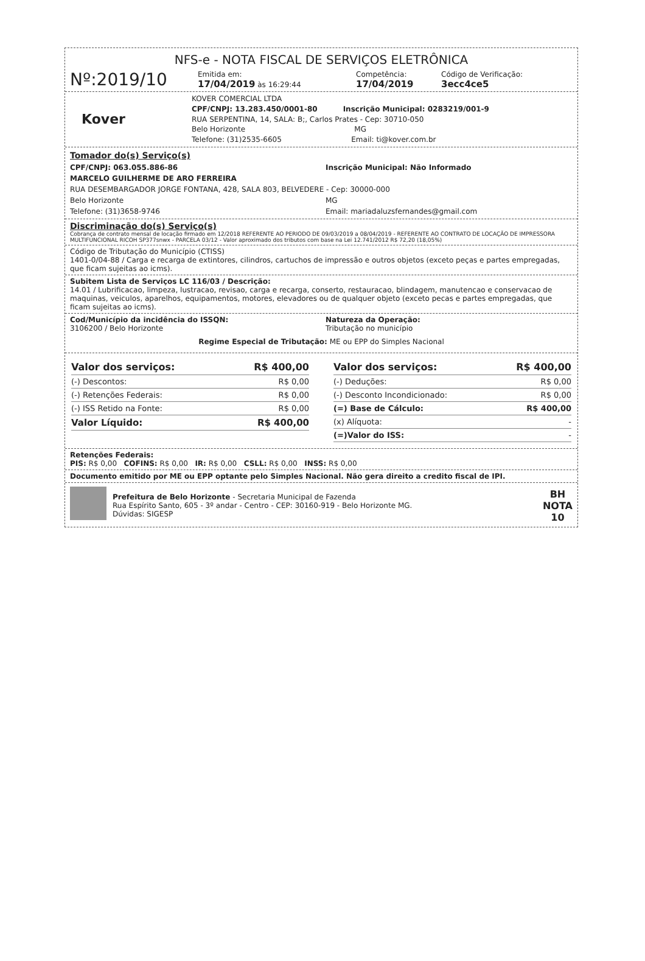NFS-e - NOTA FISCAL DE SERVIÇOS ELETRÔNICA
Nº:2019/10
Emitida em:
17/04/2019 às 16:29:44
Competência:
17/04/2019
Código de Verificação:
3ecc4ce5
Kover
KOVER COMERCIAL LTDA
CPF/CNPJ: 13.283.450/0001-80 Inscrição Municipal: 0283219/001-9
RUA SERPENTINA, 14, SALA: B;, Carlos Prates - Cep: 30710-050
Belo Horizonte MG
Telefone: (31)2535-6605 Email: ti@kover.com.br
Tomador do(s) Serviço(s)
CPF/CNPJ: 063.055.886-86 Inscrição Municipal: Não Informado
MARCELO GUILHERME DE ARO FERREIRA
RUA DESEMBARGADOR JORGE FONTANA, 428, SALA 803, BELVEDERE - Cep: 30000-000
Belo Horizonte MG
Telefone: (31)3658-9746 Email: mariadaluzsfernandes@gmail.com
Discriminação do(s) Serviço(s)
Cobrança de contrato mensal de locação firmado em 12/2018 REFERENTE AO PERIODO DE 09/03/2019 a 08/04/2019 - REFERENTE AO CONTRATO DE LOCAÇÃO DE IMPRESSORA MULTIFUNCIONAL RICOH SP377snwx - PARCELA 03/12 - Valor aproximado dos tributos com base na Lei 12.741/2012 R$ 72,20 (18,05%)
Código de Tributação do Município (CTISS)
1401-0/04-88 / Carga e recarga de extintores, cilindros, cartuchos de impressão e outros objetos (exceto peças e partes empregadas, que ficam sujeitas ao icms).
Subitem Lista de Serviços LC 116/03 / Descrição:
14.01 / Lubrificacao, limpeza, lustracao, revisao, carga e recarga, conserto, restauracao, blindagem, manutencao e conservacao de maquinas, veiculos, aparelhos, equipamentos, motores, elevadores ou de qualquer objeto (exceto pecas e partes empregadas, que ficam sujeitas ao icms).
Cod/Município da incidência do ISSQN:
3106200 / Belo Horizonte
Natureza da Operação:
Tributação no município
Regime Especial de Tributação: ME ou EPP do Simples Nacional
| Valor dos serviços: | R$ 400,00 |
| (-) Descontos: | R$ 0,00 |
| (-) Retenções Federais: | R$ 0,00 |
| (-) ISS Retido na Fonte: | R$ 0,00 |
| Valor Líquido: | R$ 400,00 |
| Valor dos serviços: | R$ 400,00 |
| (-) Deduções: | R$ 0,00 |
| (-) Desconto Incondicionado: | R$ 0,00 |
| (=) Base de Cálculo: | R$ 400,00 |
| (x) Alíquota: | - |
| (=)Valor do ISS: | - |
Retenções Federais:
PIS: R$ 0,00 COFINS: R$ 0,00 IR: R$ 0,00 CSLL: R$ 0,00 INSS: R$ 0,00
Documento emitido por ME ou EPP optante pelo Simples Nacional. Não gera direito a credito fiscal de IPI.
Prefeitura de Belo Horizonte - Secretaria Municipal de Fazenda
Rua Espírito Santo, 605 - 3º andar - Centro - CEP: 30160-919 - Belo Horizonte MG.
Dúvidas: SIGESP
BH
NOTA
10